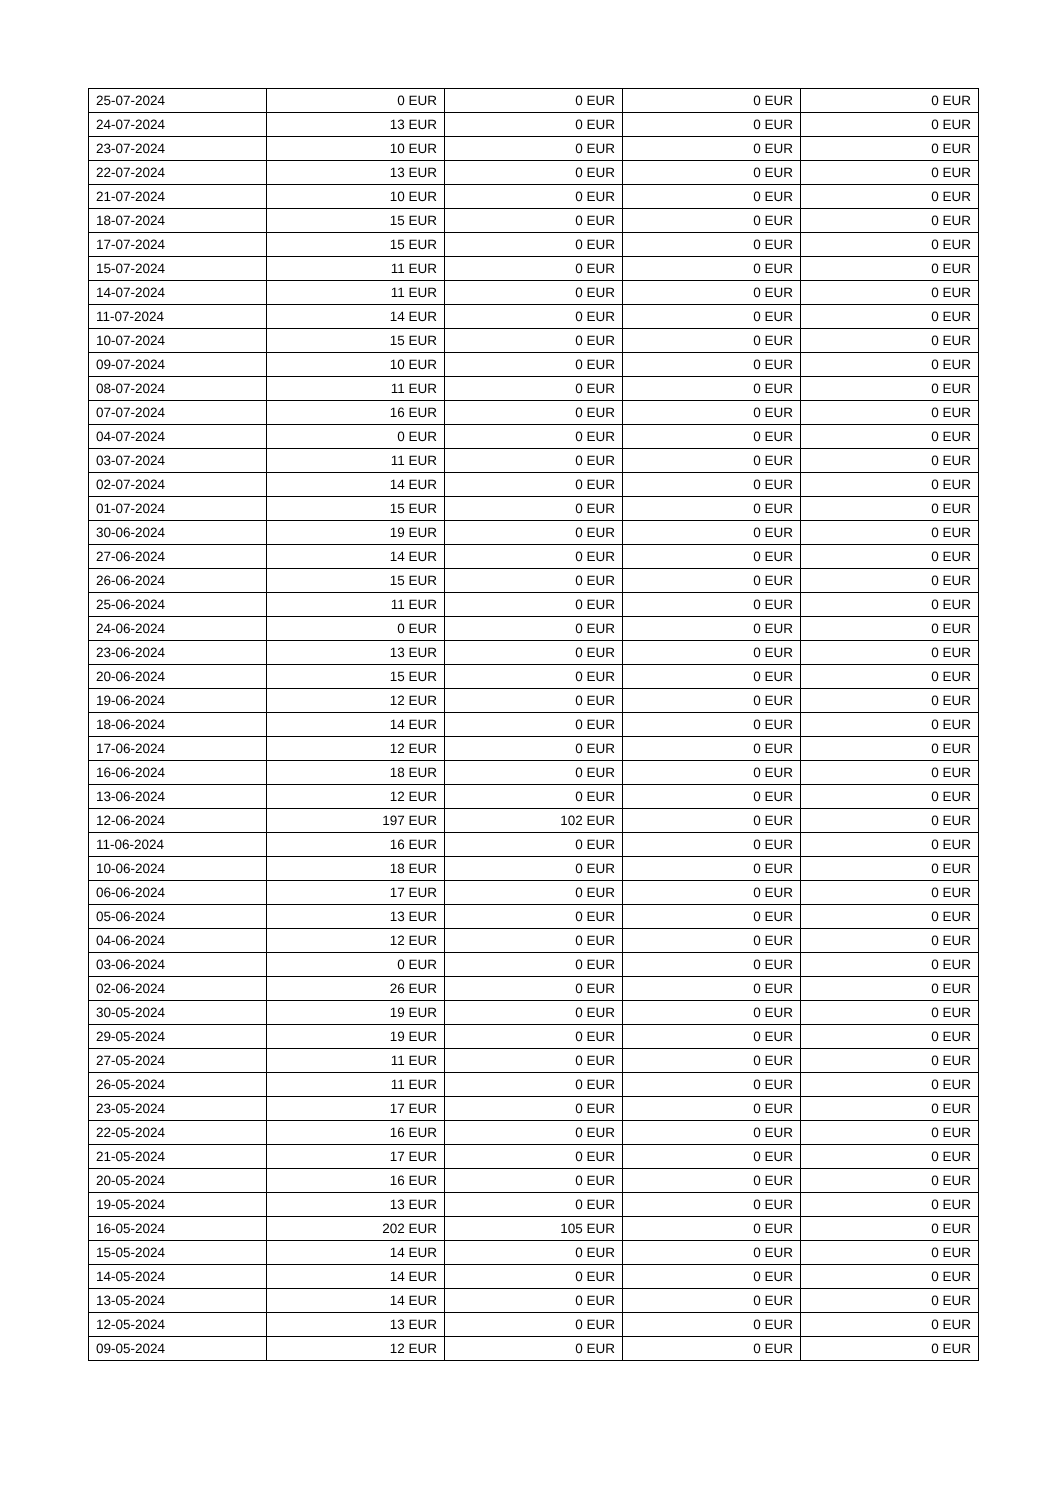| 25-07-2024 | 0 EUR | 0 EUR | 0 EUR | 0 EUR |
| 24-07-2024 | 13 EUR | 0 EUR | 0 EUR | 0 EUR |
| 23-07-2024 | 10 EUR | 0 EUR | 0 EUR | 0 EUR |
| 22-07-2024 | 13 EUR | 0 EUR | 0 EUR | 0 EUR |
| 21-07-2024 | 10 EUR | 0 EUR | 0 EUR | 0 EUR |
| 18-07-2024 | 15 EUR | 0 EUR | 0 EUR | 0 EUR |
| 17-07-2024 | 15 EUR | 0 EUR | 0 EUR | 0 EUR |
| 15-07-2024 | 11 EUR | 0 EUR | 0 EUR | 0 EUR |
| 14-07-2024 | 11 EUR | 0 EUR | 0 EUR | 0 EUR |
| 11-07-2024 | 14 EUR | 0 EUR | 0 EUR | 0 EUR |
| 10-07-2024 | 15 EUR | 0 EUR | 0 EUR | 0 EUR |
| 09-07-2024 | 10 EUR | 0 EUR | 0 EUR | 0 EUR |
| 08-07-2024 | 11 EUR | 0 EUR | 0 EUR | 0 EUR |
| 07-07-2024 | 16 EUR | 0 EUR | 0 EUR | 0 EUR |
| 04-07-2024 | 0 EUR | 0 EUR | 0 EUR | 0 EUR |
| 03-07-2024 | 11 EUR | 0 EUR | 0 EUR | 0 EUR |
| 02-07-2024 | 14 EUR | 0 EUR | 0 EUR | 0 EUR |
| 01-07-2024 | 15 EUR | 0 EUR | 0 EUR | 0 EUR |
| 30-06-2024 | 19 EUR | 0 EUR | 0 EUR | 0 EUR |
| 27-06-2024 | 14 EUR | 0 EUR | 0 EUR | 0 EUR |
| 26-06-2024 | 15 EUR | 0 EUR | 0 EUR | 0 EUR |
| 25-06-2024 | 11 EUR | 0 EUR | 0 EUR | 0 EUR |
| 24-06-2024 | 0 EUR | 0 EUR | 0 EUR | 0 EUR |
| 23-06-2024 | 13 EUR | 0 EUR | 0 EUR | 0 EUR |
| 20-06-2024 | 15 EUR | 0 EUR | 0 EUR | 0 EUR |
| 19-06-2024 | 12 EUR | 0 EUR | 0 EUR | 0 EUR |
| 18-06-2024 | 14 EUR | 0 EUR | 0 EUR | 0 EUR |
| 17-06-2024 | 12 EUR | 0 EUR | 0 EUR | 0 EUR |
| 16-06-2024 | 18 EUR | 0 EUR | 0 EUR | 0 EUR |
| 13-06-2024 | 12 EUR | 0 EUR | 0 EUR | 0 EUR |
| 12-06-2024 | 197 EUR | 102 EUR | 0 EUR | 0 EUR |
| 11-06-2024 | 16 EUR | 0 EUR | 0 EUR | 0 EUR |
| 10-06-2024 | 18 EUR | 0 EUR | 0 EUR | 0 EUR |
| 06-06-2024 | 17 EUR | 0 EUR | 0 EUR | 0 EUR |
| 05-06-2024 | 13 EUR | 0 EUR | 0 EUR | 0 EUR |
| 04-06-2024 | 12 EUR | 0 EUR | 0 EUR | 0 EUR |
| 03-06-2024 | 0 EUR | 0 EUR | 0 EUR | 0 EUR |
| 02-06-2024 | 26 EUR | 0 EUR | 0 EUR | 0 EUR |
| 30-05-2024 | 19 EUR | 0 EUR | 0 EUR | 0 EUR |
| 29-05-2024 | 19 EUR | 0 EUR | 0 EUR | 0 EUR |
| 27-05-2024 | 11 EUR | 0 EUR | 0 EUR | 0 EUR |
| 26-05-2024 | 11 EUR | 0 EUR | 0 EUR | 0 EUR |
| 23-05-2024 | 17 EUR | 0 EUR | 0 EUR | 0 EUR |
| 22-05-2024 | 16 EUR | 0 EUR | 0 EUR | 0 EUR |
| 21-05-2024 | 17 EUR | 0 EUR | 0 EUR | 0 EUR |
| 20-05-2024 | 16 EUR | 0 EUR | 0 EUR | 0 EUR |
| 19-05-2024 | 13 EUR | 0 EUR | 0 EUR | 0 EUR |
| 16-05-2024 | 202 EUR | 105 EUR | 0 EUR | 0 EUR |
| 15-05-2024 | 14 EUR | 0 EUR | 0 EUR | 0 EUR |
| 14-05-2024 | 14 EUR | 0 EUR | 0 EUR | 0 EUR |
| 13-05-2024 | 14 EUR | 0 EUR | 0 EUR | 0 EUR |
| 12-05-2024 | 13 EUR | 0 EUR | 0 EUR | 0 EUR |
| 09-05-2024 | 12 EUR | 0 EUR | 0 EUR | 0 EUR |